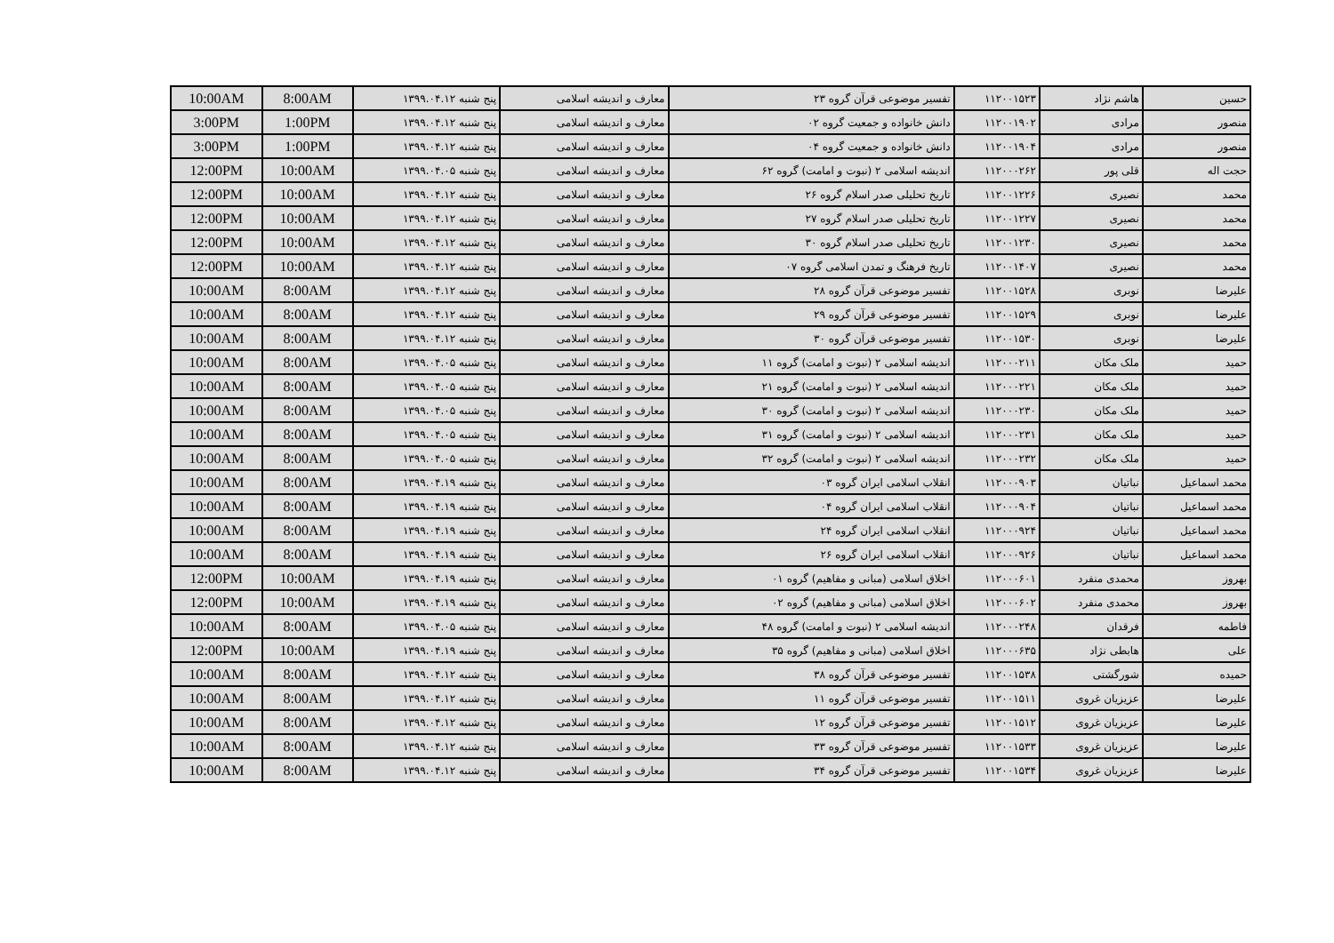| حسین | هاشم نژاد | ۱۱۲۰۰۱۵۲۳ | تفسیر موضوعی قرآن گروه ۲۳ | معارف و اندیشه اسلامی | پنج شنبه ۱۳۹۹.۰۴.۱۲ | 8:00AM | 10:00AM |
| منصور | مرادی | ۱۱۲۰۰۱۹۰۲ | دانش خانواده و جمعیت گروه ۰۲ | معارف و اندیشه اسلامی | پنج شنبه ۱۳۹۹.۰۴.۱۲ | 1:00PM | 3:00PM |
| منصور | مرادی | ۱۱۲۰۰۱۹۰۴ | دانش خانواده و جمعیت گروه ۰۴ | معارف و اندیشه اسلامی | پنج شنبه ۱۳۹۹.۰۴.۱۲ | 1:00PM | 3:00PM |
| حجت اله | قلی پور | ۱۱۲۰۰۰۲۶۲ | اندیشه اسلامی ۲ (نبوت و امامت) گروه ۶۲ | معارف و اندیشه اسلامی | پنج شنبه ۱۳۹۹.۰۴.۰۵ | 10:00AM | 12:00PM |
| محمد | نصیری | ۱۱۲۰۰۱۲۲۶ | تاریخ تحلیلی صدر اسلام گروه ۲۶ | معارف و اندیشه اسلامی | پنج شنبه ۱۳۹۹.۰۴.۱۲ | 10:00AM | 12:00PM |
| محمد | نصیری | ۱۱۲۰۰۱۲۲۷ | تاریخ تحلیلی صدر اسلام گروه ۲۷ | معارف و اندیشه اسلامی | پنج شنبه ۱۳۹۹.۰۴.۱۲ | 10:00AM | 12:00PM |
| محمد | نصیری | ۱۱۲۰۰۱۲۳۰ | تاریخ تحلیلی صدر اسلام گروه ۳۰ | معارف و اندیشه اسلامی | پنج شنبه ۱۳۹۹.۰۴.۱۲ | 10:00AM | 12:00PM |
| محمد | نصیری | ۱۱۲۰۰۱۴۰۷ | تاریخ فرهنگ و تمدن اسلامی گروه ۰۷ | معارف و اندیشه اسلامی | پنج شنبه ۱۳۹۹.۰۴.۱۲ | 10:00AM | 12:00PM |
| علیرضا | نوبری | ۱۱۲۰۰۱۵۲۸ | تفسیر موضوعی قرآن گروه ۲۸ | معارف و اندیشه اسلامی | پنج شنبه ۱۳۹۹.۰۴.۱۲ | 8:00AM | 10:00AM |
| علیرضا | نوبری | ۱۱۲۰۰۱۵۲۹ | تفسیر موضوعی قرآن گروه ۲۹ | معارف و اندیشه اسلامی | پنج شنبه ۱۳۹۹.۰۴.۱۲ | 8:00AM | 10:00AM |
| علیرضا | نوبری | ۱۱۲۰۰۱۵۳۰ | تفسیر موضوعی قرآن گروه ۳۰ | معارف و اندیشه اسلامی | پنج شنبه ۱۳۹۹.۰۴.۱۲ | 8:00AM | 10:00AM |
| حمید | ملک مکان | ۱۱۲۰۰۰۲۱۱ | اندیشه اسلامی ۲ (نبوت و امامت) گروه ۱۱ | معارف و اندیشه اسلامی | پنج شنبه ۱۳۹۹.۰۴.۰۵ | 8:00AM | 10:00AM |
| حمید | ملک مکان | ۱۱۲۰۰۰۲۲۱ | اندیشه اسلامی ۲ (نبوت و امامت) گروه ۲۱ | معارف و اندیشه اسلامی | پنج شنبه ۱۳۹۹.۰۴.۰۵ | 8:00AM | 10:00AM |
| حمید | ملک مکان | ۱۱۲۰۰۰۲۳۰ | اندیشه اسلامی ۲ (نبوت و امامت) گروه ۳۰ | معارف و اندیشه اسلامی | پنج شنبه ۱۳۹۹.۰۴.۰۵ | 8:00AM | 10:00AM |
| حمید | ملک مکان | ۱۱۲۰۰۰۲۳۱ | اندیشه اسلامی ۲ (نبوت و امامت) گروه ۳۱ | معارف و اندیشه اسلامی | پنج شنبه ۱۳۹۹.۰۴.۰۵ | 8:00AM | 10:00AM |
| حمید | ملک مکان | ۱۱۲۰۰۰۲۳۲ | اندیشه اسلامی ۲ (نبوت و امامت) گروه ۳۲ | معارف و اندیشه اسلامی | پنج شنبه ۱۳۹۹.۰۴.۰۵ | 8:00AM | 10:00AM |
| محمد اسماعیل | نباتیان | ۱۱۲۰۰۰۹۰۳ | انقلاب اسلامی ایران گروه ۰۳ | معارف و اندیشه اسلامی | پنج شنبه ۱۳۹۹.۰۴.۱۹ | 8:00AM | 10:00AM |
| محمد اسماعیل | نباتیان | ۱۱۲۰۰۰۹۰۴ | انقلاب اسلامی ایران گروه ۰۴ | معارف و اندیشه اسلامی | پنج شنبه ۱۳۹۹.۰۴.۱۹ | 8:00AM | 10:00AM |
| محمد اسماعیل | نباتیان | ۱۱۲۰۰۰۹۲۴ | انقلاب اسلامی ایران گروه ۲۴ | معارف و اندیشه اسلامی | پنج شنبه ۱۳۹۹.۰۴.۱۹ | 8:00AM | 10:00AM |
| محمد اسماعیل | نباتیان | ۱۱۲۰۰۰۹۲۶ | انقلاب اسلامی ایران گروه ۲۶ | معارف و اندیشه اسلامی | پنج شنبه ۱۳۹۹.۰۴.۱۹ | 8:00AM | 10:00AM |
| بهروز | محمدی منفرد | ۱۱۲۰۰۰۶۰۱ | اخلاق اسلامی (مبانی و مفاهیم) گروه ۰۱ | معارف و اندیشه اسلامی | پنج شنبه ۱۳۹۹.۰۴.۱۹ | 10:00AM | 12:00PM |
| بهروز | محمدی منفرد | ۱۱۲۰۰۰۶۰۲ | اخلاق اسلامی (مبانی و مفاهیم) گروه ۰۲ | معارف و اندیشه اسلامی | پنج شنبه ۱۳۹۹.۰۴.۱۹ | 10:00AM | 12:00PM |
| فاطمه | فرقدان | ۱۱۲۰۰۰۲۴۸ | اندیشه اسلامی ۲ (نبوت و امامت) گروه ۴۸ | معارف و اندیشه اسلامی | پنج شنبه ۱۳۹۹.۰۴.۰۵ | 8:00AM | 10:00AM |
| علی | هابطی نژاد | ۱۱۲۰۰۰۶۳۵ | اخلاق اسلامی (مبانی و مفاهیم) گروه ۳۵ | معارف و اندیشه اسلامی | پنج شنبه ۱۳۹۹.۰۴.۱۹ | 10:00AM | 12:00PM |
| حمیده | شورگشتی | ۱۱۲۰۰۱۵۳۸ | تفسیر موضوعی قرآن گروه ۳۸ | معارف و اندیشه اسلامی | پنج شنبه ۱۳۹۹.۰۴.۱۲ | 8:00AM | 10:00AM |
| علیرضا | عزیزیان غروی | ۱۱۲۰۰۱۵۱۱ | تفسیر موضوعی قرآن گروه ۱۱ | معارف و اندیشه اسلامی | پنج شنبه ۱۳۹۹.۰۴.۱۲ | 8:00AM | 10:00AM |
| علیرضا | عزیزیان غروی | ۱۱۲۰۰۱۵۱۲ | تفسیر موضوعی قرآن گروه ۱۲ | معارف و اندیشه اسلامی | پنج شنبه ۱۳۹۹.۰۴.۱۲ | 8:00AM | 10:00AM |
| علیرضا | عزیزیان غروی | ۱۱۲۰۰۱۵۳۳ | تفسیر موضوعی قرآن گروه ۳۳ | معارف و اندیشه اسلامی | پنج شنبه ۱۳۹۹.۰۴.۱۲ | 8:00AM | 10:00AM |
| علیرضا | عزیزیان غروی | ۱۱۲۰۰۱۵۳۴ | تفسیر موضوعی قرآن گروه ۳۴ | معارف و اندیشه اسلامی | پنج شنبه ۱۳۹۹.۰۴.۱۲ | 8:00AM | 10:00AM |